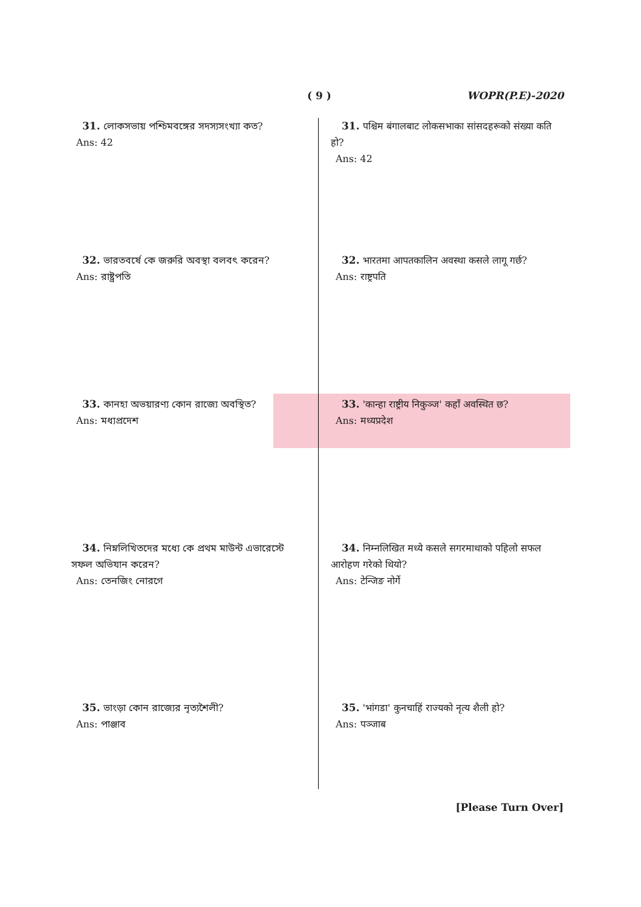( 9 ) WOPR(P.E)-2020
31. লোকসভায় পশ্চিমবঙ্গের সদস্যসংখ্যা কত?
Ans: 42
32. ভারতবর্ষে কে জরুরি অবস্থা বলবৎ করেন?
Ans: রাষ্ট্রপতি
33. কানহা অভয়ারণ্য কোন রাজ্যে অবস্থিত?
Ans: মধ্যপ্রদেশ
34. নিম্নলিখিতদের মধ্যে কে প্রথম মাউন্ট এভারেস্টে সফল অভিযান করেন?
Ans: তেনজিং নোরগে
35. ভাংড়া কোন রাজ্যের নৃত্যশৈলী?
Ans: পাঞ্জাব
31. पश्चिम बंगालबाट लोकसभाका सांसदहरूको संख्या कति हो?
Ans: 42
32. भारतमा आपतकालिन अवस्था कसले लागू गर्छ?
Ans: राष्ट्रपति
33. 'कान्हा राष्ट्रीय निकुञ्ज' कहाँ अवस्थित छ?
Ans: मध्यप्रदेश
34. निम्नलिखित मध्ये कसले सगरमाथाको पहिलो सफल आरोहण गरेको थियो?
Ans: टेन्जिङ नोर्गे
35. 'भांगडा' कुनचाहिं राज्यको नृत्य शैली हो?
Ans: पञ्जाब
[Please Turn Over]